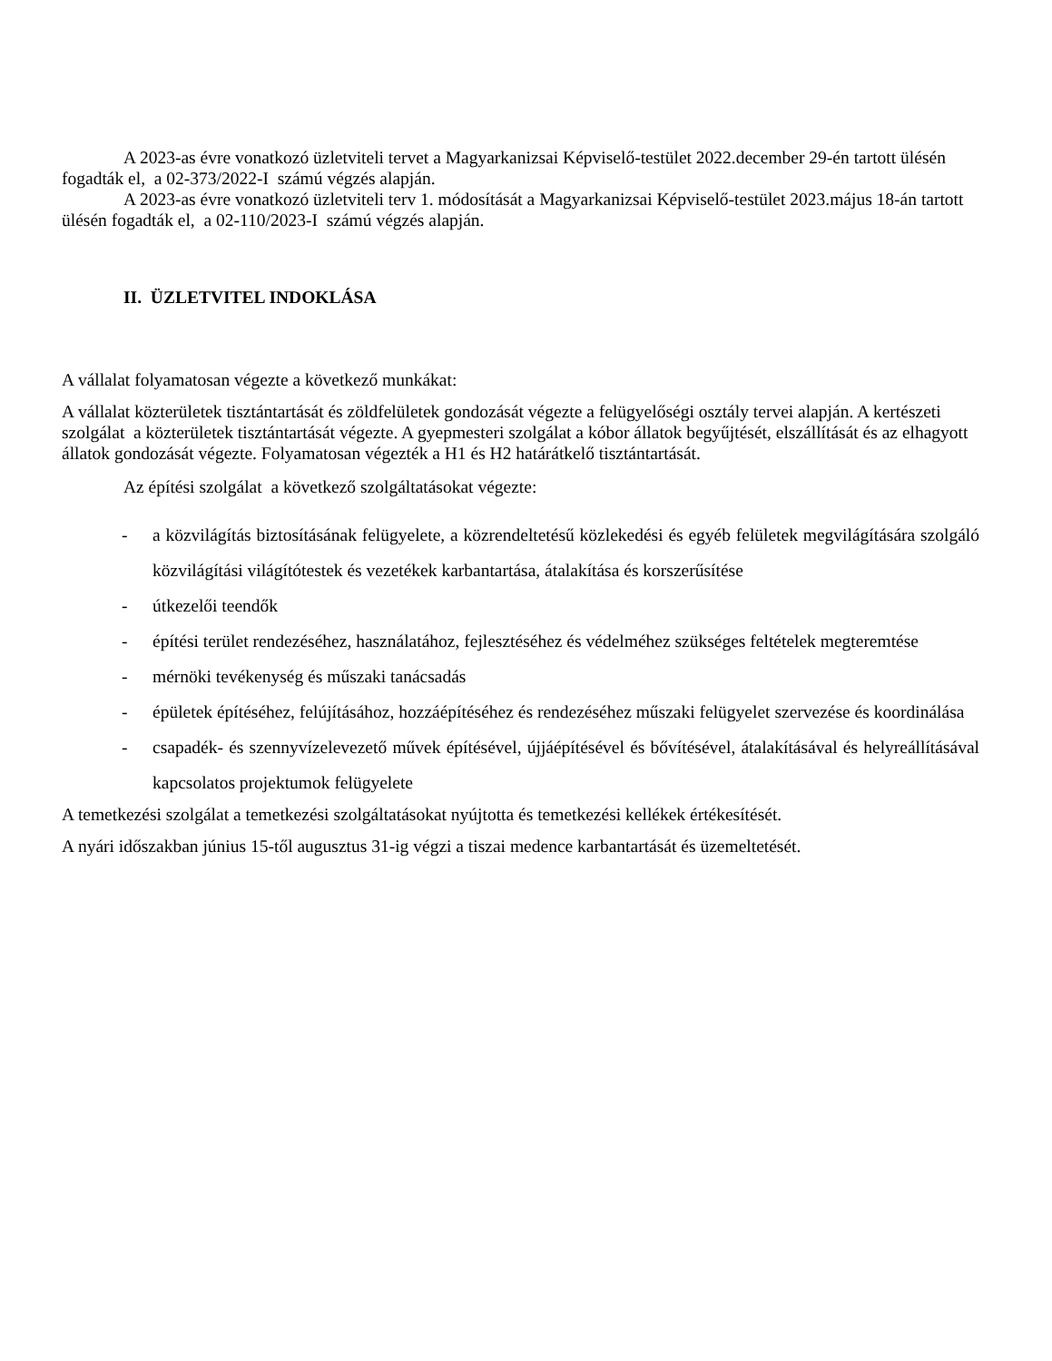A 2023-as évre vonatkozó üzletviteli tervet a Magyarkanizsai Képviselő-testület 2022.december 29-én tartott ülésén fogadták el, a 02-373/2022-I számú végzés alapján.
A 2023-as évre vonatkozó üzletviteli terv 1. módosítását a Magyarkanizsai Képviselő-testület 2023.május 18-án tartott ülésén fogadták el, a 02-110/2023-I számú végzés alapján.
II. ÜZLETVITEL INDOKLÁSA
A vállalat folyamatosan végezte a következő munkákat:
A vállalat közterületek tisztántartását és zöldfelületek gondozását végezte a felügyelőségi osztály tervei alapján. A kertészeti szolgálat a közterületek tisztántartását végezte. A gyepmesteri szolgálat a kóbor állatok begyűjtését, elszállítását és az elhagyott állatok gondozását végezte. Folyamatosan végezték a H1 és H2 határátkelő tisztántartását.
Az építési szolgálat a következő szolgáltatásokat végezte:
- a közvilágítás biztosításának felügyelete, a közrendeltetésű közlekedési és egyéb felületek megvilágítására szolgáló közvilágítási világítótestek és vezetékek karbantartása, átalakítása és korszerűsítése
- útkezelői teendők
- építési terület rendezéséhez, használatához, fejlesztéséhez és védelméhez szükséges feltételek megteremtése
- mérnöki tevékenység és műszaki tanácsadás
- épületek építéséhez, felújításához, hozzáépítéséhez és rendezéséhez műszaki felügyelet szervezése és koordinálása
- csapadék- és szennyvízelevezető művek építésével, újjáépítésével és bővítésével, átalakításával és helyreállításával kapcsolatos projektumok felügyelete
A temetkezési szolgálat a temetkezési szolgáltatásokat nyújtotta és temetkezési kellékek értékesítését.
A nyári időszakban június 15-től augusztus 31-ig végzi a tiszai medence karbantartását és üzemeltetését.